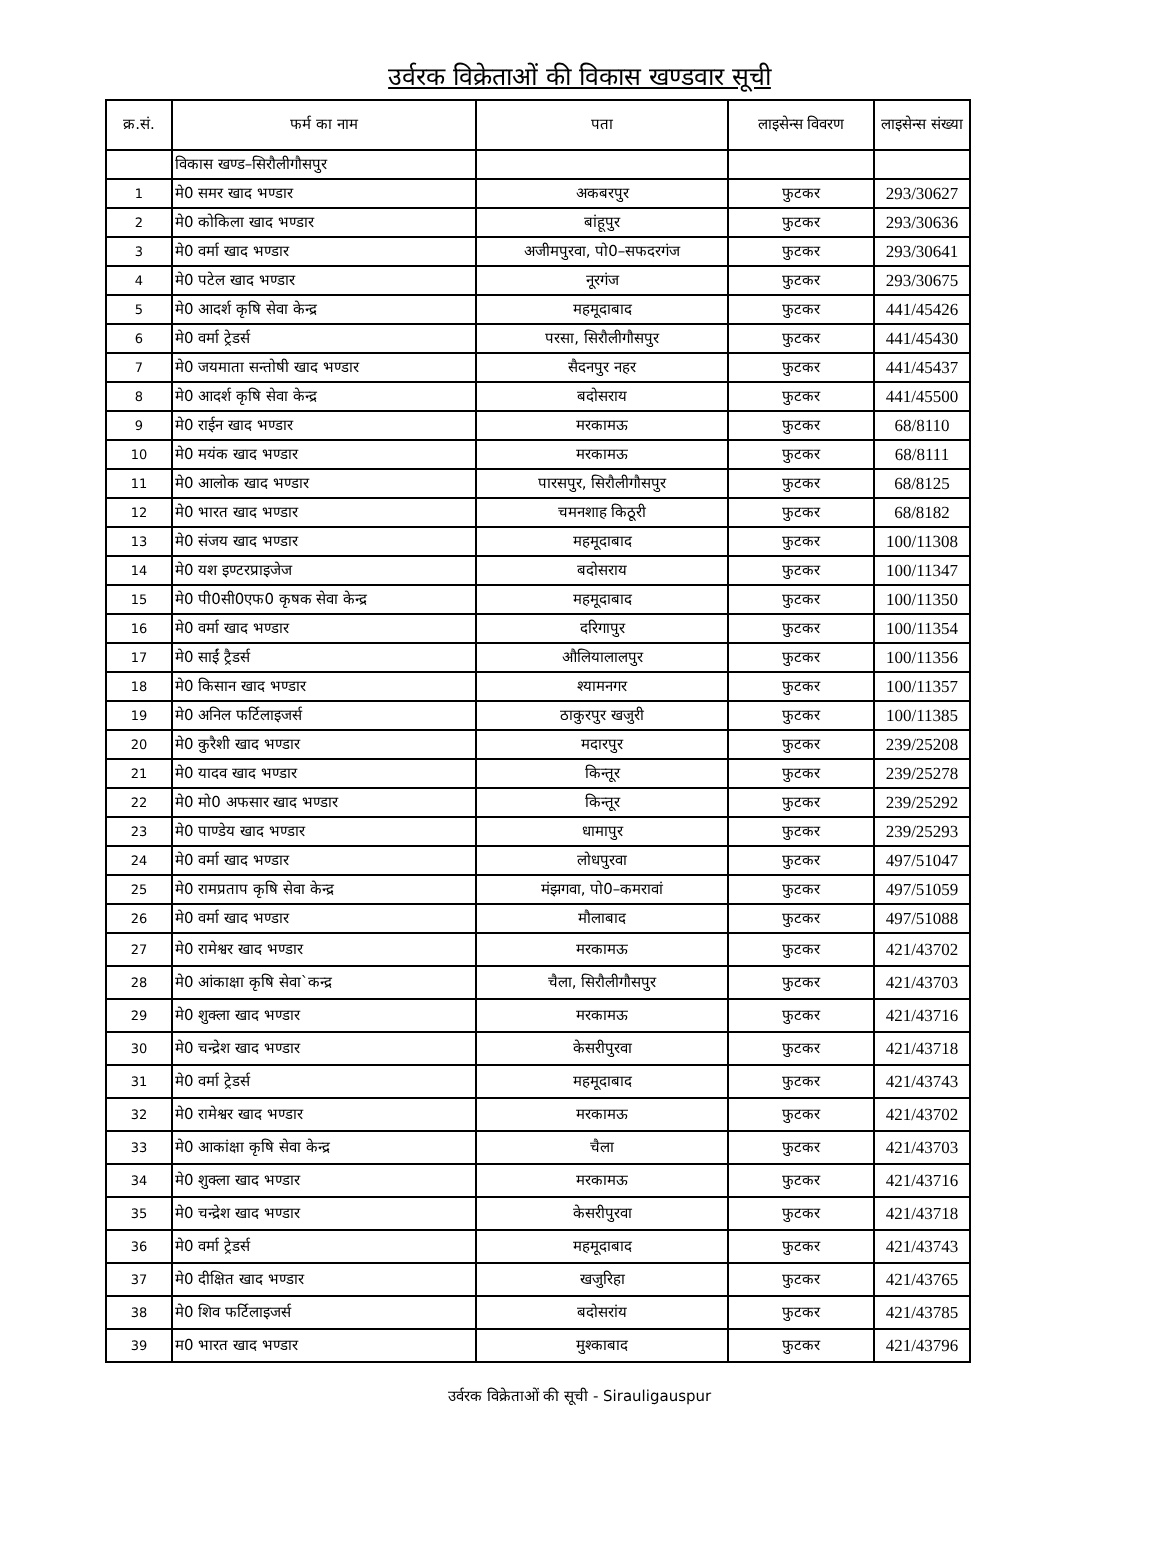उर्वरक विक्रेताओं की विकास खण्डवार सूची
| क्र.सं. | फर्म का नाम | पता | लाइसेन्स विवरण | लाइसेन्स संख्या |
| --- | --- | --- | --- | --- |
| | विकास खण्ड–सिरौलीगौसपुर | | | |
| 1 | मे0 समर खाद भण्डार | अकबरपुर | फुटकर | 293/30627 |
| 2 | मे0 कोकिला खाद भण्डार | बांहूपुर | फुटकर | 293/30636 |
| 3 | मे0 वर्मा खाद भण्डार | अजीमपुरवा, पो0–सफदरगंज | फुटकर | 293/30641 |
| 4 | मे0 पटेल खाद भण्डार | नूरगंज | फुटकर | 293/30675 |
| 5 | मे0 आदर्श कृषि सेवा केन्द्र | महमूदाबाद | फुटकर | 441/45426 |
| 6 | मे0 वर्मा ट्रेडर्स | परसा, सिरौलीगौसपुर | फुटकर | 441/45430 |
| 7 | मे0 जयमाता सन्तोषी खाद भण्डार | सैदनपुर नहर | फुटकर | 441/45437 |
| 8 | मे0 आदर्श कृषि सेवा केन्द्र | बदोसराय | फुटकर | 441/45500 |
| 9 | मे0 राईन खाद भण्डार | मरकामऊ | फुटकर | 68/8110 |
| 10 | मे0 मयंक खाद भण्डार | मरकामऊ | फुटकर | 68/8111 |
| 11 | मे0 आलोक खाद भण्डार | पारसपुर, सिरौलीगौसपुर | फुटकर | 68/8125 |
| 12 | मे0 भारत खाद भण्डार | चमनशाह किठूरी | फुटकर | 68/8182 |
| 13 | मे0 संजय खाद भण्डार | महमूदाबाद | फुटकर | 100/11308 |
| 14 | मे0 यश इण्टरप्राइजेज | बदोसराय | फुटकर | 100/11347 |
| 15 | मे0 पी0सी0एफ0 कृषक सेवा केन्द्र | महमूदाबाद | फुटकर | 100/11350 |
| 16 | मे0 वर्मा खाद भण्डार | दरिगापुर | फुटकर | 100/11354 |
| 17 | मे0 साईं ट्रैडर्स | औलियालालपुर | फुटकर | 100/11356 |
| 18 | मे0 किसान खाद भण्डार | श्यामनगर | फुटकर | 100/11357 |
| 19 | मे0 अनिल फर्टिलाइजर्स | ठाकुरपुर खजुरी | फुटकर | 100/11385 |
| 20 | मे0 कुरैशी खाद भण्डार | मदारपुर | फुटकर | 239/25208 |
| 21 | मे0 यादव खाद भण्डार | किन्तूर | फुटकर | 239/25278 |
| 22 | मे0 मो0 अफसार खाद भण्डार | किन्तूर | फुटकर | 239/25292 |
| 23 | मे0 पाण्डेय खाद भण्डार | धामापुर | फुटकर | 239/25293 |
| 24 | मे0 वर्मा खाद भण्डार | लोधपुरवा | फुटकर | 497/51047 |
| 25 | मे0 रामप्रताप कृषि सेवा केन्द्र | मंझगवा, पो0–कमरावां | फुटकर | 497/51059 |
| 26 | मे0 वर्मा खाद भण्डार | मौलाबाद | फुटकर | 497/51088 |
| 27 | मे0 रामेश्वर खाद भण्डार | मरकामऊ | फुटकर | 421/43702 |
| 28 | मे0 आंकाक्षा कृषि सेवा`कन्द्र | चैला, सिरौलीगौसपुर | फुटकर | 421/43703 |
| 29 | मे0 शुक्ला खाद भण्डार | मरकामऊ | फुटकर | 421/43716 |
| 30 | मे0 चन्द्रेश खाद भण्डार | केसरीपुरवा | फुटकर | 421/43718 |
| 31 | मे0 वर्मा ट्रेडर्स | महमूदाबाद | फुटकर | 421/43743 |
| 32 | मे0 रामेश्वर खाद भण्डार | मरकामऊ | फुटकर | 421/43702 |
| 33 | मे0 आकांक्षा कृषि सेवा केन्द्र | चैला | फुटकर | 421/43703 |
| 34 | मे0 शुक्ला खाद भण्डार | मरकामऊ | फुटकर | 421/43716 |
| 35 | मे0 चन्द्रेश खाद भण्डार | केसरीपुरवा | फुटकर | 421/43718 |
| 36 | मे0 वर्मा ट्रेडर्स | महमूदाबाद | फुटकर | 421/43743 |
| 37 | मे0 दीक्षित खाद भण्डार | खजुरिहा | फुटकर | 421/43765 |
| 38 | मे0 शिव फर्टिलाइजर्स | बदोसरांय | फुटकर | 421/43785 |
| 39 | म0 भारत खाद भण्डार | मुश्काबाद | फुटकर | 421/43796 |
उर्वरक विक्रेताओं की सूची - Sirauligauspur